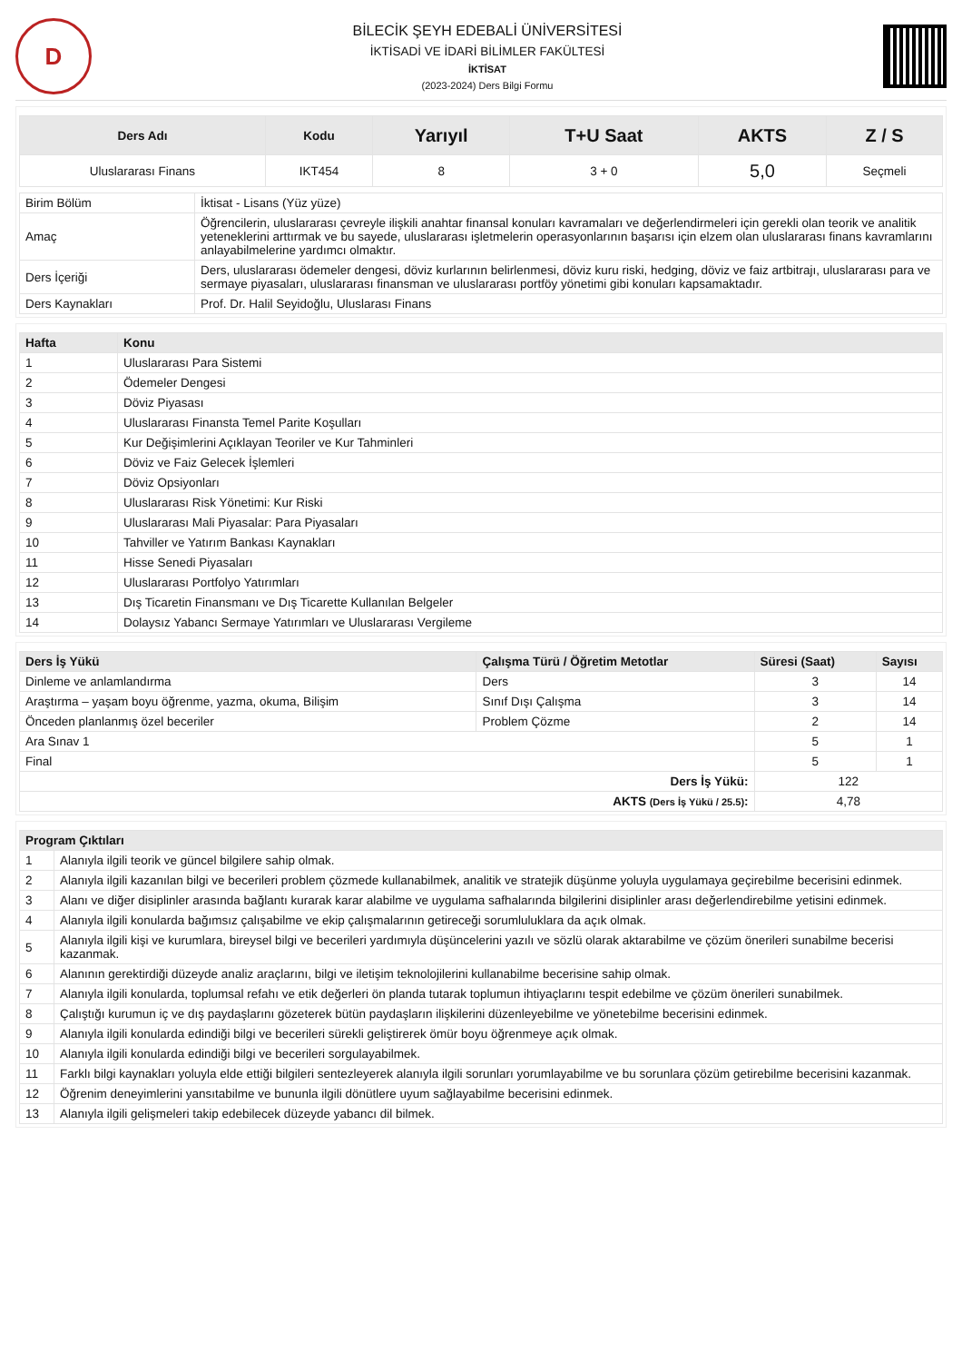D
BİLECİK ŞEYH EDEBALİ ÜNİVERSİTESİ
İKTİSADİ VE İDARİ BİLİMLER FAKÜLTESİ
İKTİSAT
(2023-2024) Ders Bilgi Formu
| Ders Adı | Kodu | Yarıyıl | T+U Saat | AKTS | Z / S |
| --- | --- | --- | --- | --- | --- |
| Uluslararası Finans | IKT454 | 8 | 3 + 0 | 5,0 | Seçmeli |
| Birim Bölüm | İktisat - Lisans (Yüz yüze) |
| Amaç | Öğrencilerin, uluslararası çevreyle ilişkili anahtar finansal konuları kavramaları ve değerlendirmeleri için gerekli olan teorik ve analitik yeteneklerini arttırmak ve bu sayede, uluslararası işletmelerin operasyonlarının başarısı için elzem olan uluslararası finans kavramlarını anlayabilmelerine yardımcı olmaktır. |
| Ders İçeriği | Ders, uluslararası ödemeler dengesi, döviz kurlarının belirlenmesi, döviz kuru riski, hedging, döviz ve faiz artbitrajı, uluslararası para ve sermaye piyasaları, uluslararası finansman ve uluslararası portföy yönetimi gibi konuları kapsamaktadır. |
| Ders Kaynakları | Prof. Dr. Halil Seyidoğlu, Uluslarası Finans |
| Hafta | Konu |
| --- | --- |
| 1 | Uluslararası Para Sistemi |
| 2 | Ödemeler Dengesi |
| 3 | Döviz Piyasası |
| 4 | Uluslararası Finansta Temel Parite Koşulları |
| 5 | Kur Değişimlerini Açıklayan Teoriler ve Kur Tahminleri |
| 6 | Döviz ve Faiz Gelecek İşlemleri |
| 7 | Döviz Opsiyonları |
| 8 | Uluslararası Risk Yönetimi: Kur Riski |
| 9 | Uluslararası Mali Piyasalar: Para Piyasaları |
| 10 | Tahviller ve Yatırım Bankası Kaynakları |
| 11 | Hisse Senedi Piyasaları |
| 12 | Uluslararası Portfolyo Yatırımları |
| 13 | Dış Ticaretin Finansmanı ve Dış Ticarette Kullanılan Belgeler |
| 14 | Dolaysız Yabancı Sermaye Yatırımları ve Uluslararası Vergileme |
| Ders İş Yükü | Çalışma Türü / Öğretim Metotlar | Süresi (Saat) | Sayısı |
| --- | --- | --- | --- |
| Dinleme ve anlamlandırma | Ders | 3 | 14 |
| Araştırma – yaşam boyu öğrenme, yazma, okuma, Bilişim | Sınıf Dışı Çalışma | 3 | 14 |
| Önceden planlanmış özel beceriler | Problem Çözme | 2 | 14 |
| Ara Sınav 1 | | 5 | 1 |
| Final | | 5 | 1 |
| Ders İş Yükü: | | 122 | |
| AKTS (Ders İş Yükü / 25.5) : | | 4,78 | |
| Program Çıktıları | |
| --- | --- |
| 1 | Alanıyla ilgili teorik ve güncel bilgilere sahip olmak. |
| 2 | Alanıyla ilgili kazanılan bilgi ve becerileri problem çözmede kullanabilmek, analitik ve stratejik düşünme yoluyla uygulamaya geçirebilme becerisini edinmek. |
| 3 | Alanı ve diğer disiplinler arasında bağlantı kurarak karar alabilme ve uygulama safhalarında bilgilerini disiplinler arası değerlendirebilme yetisini edinmek. |
| 4 | Alanıyla ilgili konularda bağımsız çalışabilme ve ekip çalışmalarının getireceği sorumluluklara da açık olmak. |
| 5 | Alanıyla ilgili kişi ve kurumlara, bireysel bilgi ve becerileri yardımıyla düşüncelerini yazılı ve sözlü olarak aktarabilme ve çözüm önerileri sunabilme becerisi kazanmak. |
| 6 | Alanının gerektirdiği düzeyde analiz araçlarını, bilgi ve iletişim teknolojilerini kullanabilme becerisine sahip olmak. |
| 7 | Alanıyla ilgili konularda, toplumsal refahı ve etik değerleri ön planda tutarak toplumun ihtiyaçlarını tespit edebilme ve çözüm önerileri sunabilmek. |
| 8 | Çalıştığı kurumun iç ve dış paydaşlarını gözeterek bütün paydaşların ilişkilerini düzenleyebilme ve yönetebilme becerisini edinmek. |
| 9 | Alanıyla ilgili konularda edindiği bilgi ve becerileri sürekli geliştirerek ömür boyu öğrenmeye açık olmak. |
| 10 | Alanıyla ilgili konularda edindiği bilgi ve becerileri sorgulayabilmek. |
| 11 | Farklı bilgi kaynakları yoluyla elde ettiği bilgileri sentezleyerek alanıyla ilgili sorunları yorumlayabilme ve bu sorunlara çözüm getirebilme becerisini kazanmak. |
| 12 | Öğrenim deneyimlerini yansıtabilme ve bununla ilgili dönütlere uyum sağlayabilme becerisini edinmek. |
| 13 | Alanıyla ilgili gelişmeleri takip edebilecek düzeyde yabancı dil bilmek. |